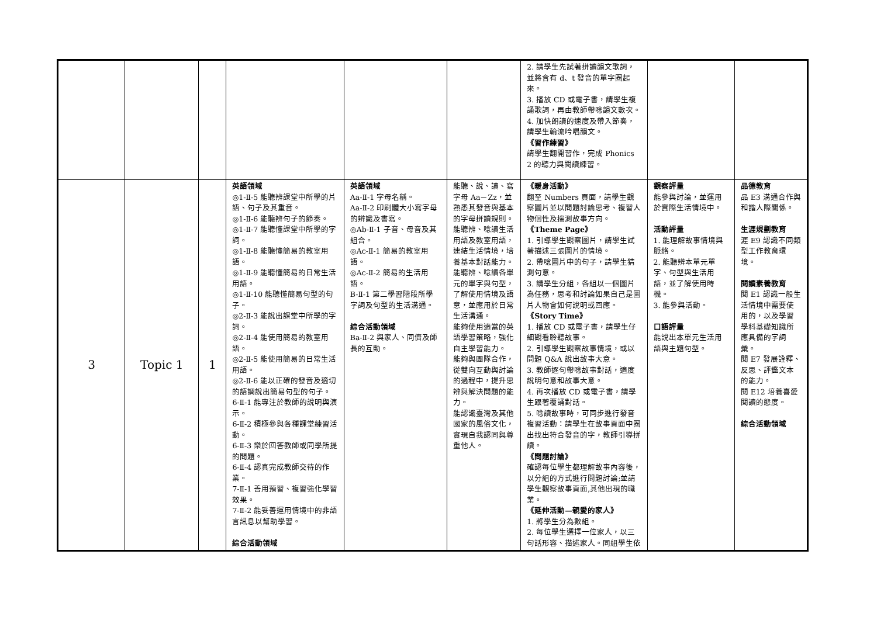| | | | | | | 2. 請學生先試著拼讀韻文歌詞，並將含有 d、t 發音的單字圈起來。 3. 播放 CD 或電子書，請學生複誦歌詞，再由教師帶唸韻文數次。 4. 加快朗讀的速度及帶入節奏，請學生輪流吟唱韻文。 《習作練習》 請學生翻開習作，完成 Phonics 2 的聽力與閱讀練習。 | | |
| 3 | Topic 1 | 1 | 英語領域 ◎1-Ⅱ-5 能聽辨課堂中所學的片語、句子及其重音。 ◎1-Ⅱ-6 能聽辨句子的節奏。 ◎1-Ⅱ-7 能聽懂課堂中所學的字詞。 ◎1-Ⅱ-8 能聽懂簡易的教室用語。 ◎1-Ⅱ-9 能聽懂簡易的日常生活用語。 ◎1-Ⅱ-10 能聽懂簡易句型的句子。 ◎2-Ⅱ-3 能說出課堂中所學的字詞。 ◎2-Ⅱ-4 能使用簡易的教室用語。 ◎2-Ⅱ-5 能使用簡易的日常生活用語。 ◎2-Ⅱ-6 能以正確的發音及適切的語調說出簡易句型的句子。 6-Ⅱ-1 能專注於教師的說明與演示。 6-Ⅱ-2 積極參與各種課堂練習活動。 6-Ⅱ-3 樂於回答教師或同學所提的問題。 6-Ⅱ-4 認真完成教師交待的作業。 7-Ⅱ-1 善用預習、複習強化學習效果。 7-Ⅱ-2 能妥善運用情境中的非語言訊息以幫助學習。 綜合活動領域 | 英語領域 Aa-Ⅱ-1 字母名稱。 Aa-Ⅱ-2 印刷體大小寫字母的辨識及書寫。 ◎Ab-Ⅱ-1 子音、母音及其組合。 ◎Ac-Ⅱ-1 簡易的教室用語。 ◎Ac-Ⅱ-2 簡易的生活用語。 B-Ⅱ-1 第二學習階段所學字詞及句型的生活溝通。 綜合活動領域 Ba-Ⅱ-2 與家人、同儕及師長的互動。 | 能聽、說、讀、寫字母 Aa－Zz，並熟悉其發音與基本的字母拼讀規則。 能聽辨、唸讀生活用語及教室用語，連結生活情境，培養基本對話能力。 能聽辨、唸讀各單元的單字與句型，了解使用情境及語意，並應用於日常生活溝通。 能夠使用適當的英語學習策略，強化自主學習能力。 能夠與團隊合作，從雙向互動與討論的過程中，提升思辨與解決問題的能力。 能認識臺灣及其他國家的風俗文化，實現自我認同與尊重他人。 | 《暖身活動》 翻至 Numbers 頁面，請學生觀察圖片並以問題討論思考、複習人物個性及揣測故事方向。 《Theme Page》 1. 引導學生觀察圖片，請學生試著描述三張圖片的情境。 2. 帶唸圖片中的句子，請學生猜測句意。 3. 請學生分組，各組以一個圖片為任務，思考和討論如果自己是圖片人物會如何說明或回應。 《Story Time》 1. 播放 CD 或電子書，請學生仔細觀看聆聽故事。 2. 引導學生觀察故事情境，或以問題 Q&A 說出故事大意。 3. 教師逐句帶唸故事對話，適度說明句意和故事大意。 4. 再次播放 CD 或電子書，請學生跟著覆誦對話。 5. 唸讀故事時，可同步進行發音複習活動：請學生在故事頁面中圈出找出符合發音的字，教師引導拼讀。 《問題討論》 確認每位學生都理解故事內容後，以分組的方式進行問題討論;並請學生觀察故事頁面,其他出現的職業。 《延伸活動—親愛的家人》 1. 將學生分為數組。 2. 每位學生選擇一位家人，以三句話形容、描述家人。同組學生依 | 觀察評量 能參與討論，並運用於實際生活情境中。 活動評量 1. 能理解故事情境與脈絡。 2. 能聽辨本單元單字、句型與生活用語，並了解使用時機。 3. 能參與活動。 口語評量 能說出本單元生活用語與主題句型。 | 品德教育 品 E3 溝通合作與和諧人際關係。 生涯規劃教育 涯 E9 認識不同類型工作教育環境。 閱讀素養教育 閱 E1 認識一般生活情境中需要使用的，以及學習學科基礎知識所應具備的字詞彙。 閱 E7 發展詮釋、反思、評鑑文本的能力。 閱 E12 培養喜愛閱讀的態度。 綜合活動領域 |